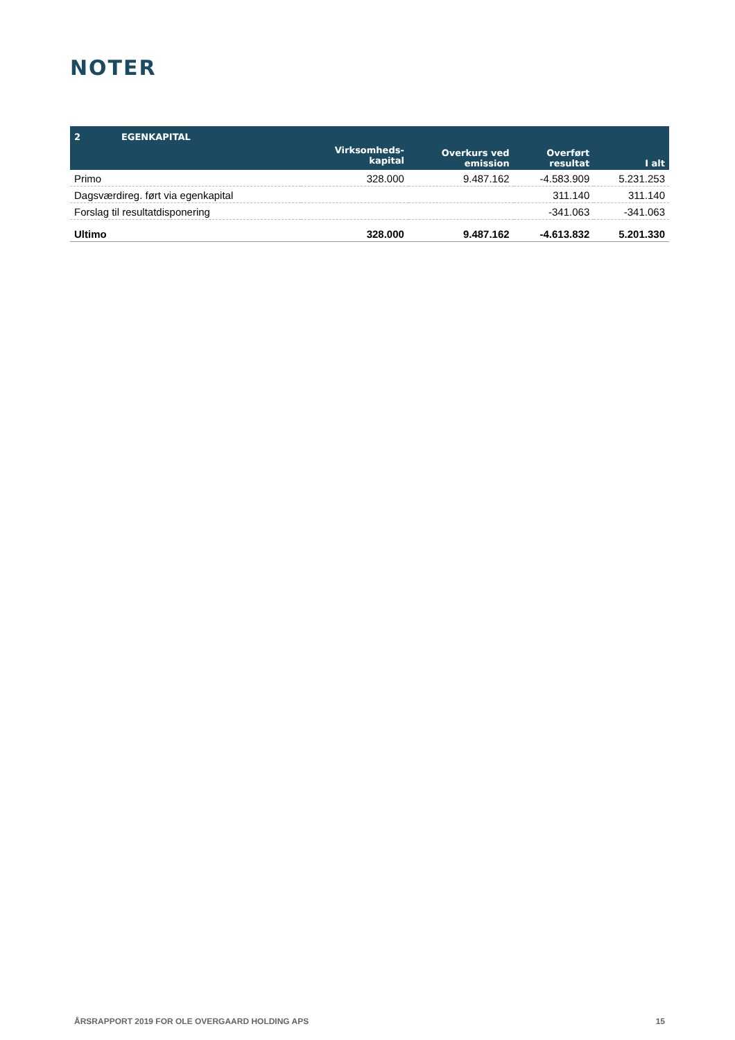NOTER
| 2 EGENKAPITAL | | | | |
| --- | --- | --- | --- | --- |
| | Virksomheds- kapital | Overkurs ved emission | Overført resultat | I alt |
| Primo | 328.000 | 9.487.162 | -4.583.909 | 5.231.253 |
| Dagsværdireg. ført via egenkapital | | | 311.140 | 311.140 |
| Forslag til resultatdisponering | | | -341.063 | -341.063 |
| Ultimo | 328.000 | 9.487.162 | -4.613.832 | 5.201.330 |
ÅRSRAPPORT 2019 FOR OLE OVERGAARD HOLDING APS 15